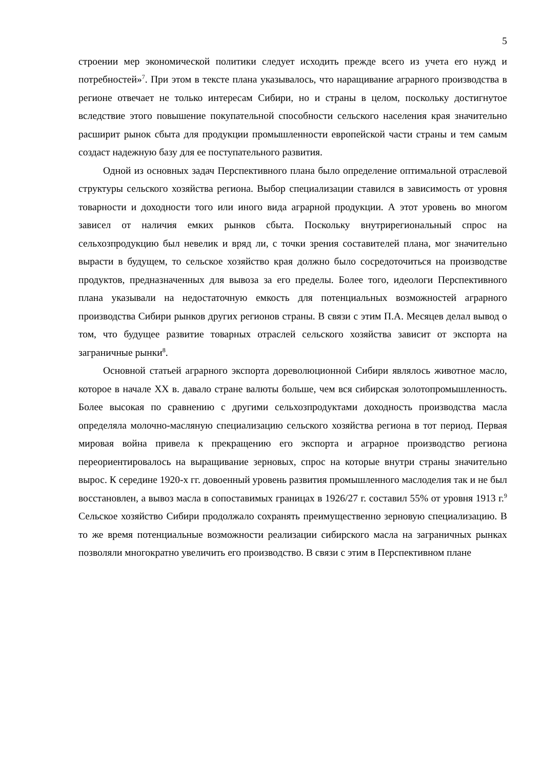5
строении мер экономической политики следует исходить прежде всего из учета его нужд и потребностей»<sup>7</sup>. При этом в тексте плана указывалось, что наращивание аграрного производства в регионе отвечает не только интересам Сибири, но и страны в целом, поскольку достигнутое вследствие этого повышение покупательной способности сельского населения края значительно расширит рынок сбыта для продукции промышленности европейской части страны и тем самым создаст надежную базу для ее поступательного развития.
Одной из основных задач Перспективного плана было определение оптимальной отраслевой структуры сельского хозяйства региона. Выбор специализации ставился в зависимость от уровня товарности и доходности того или иного вида аграрной продукции. А этот уровень во многом зависел от наличия емких рынков сбыта. Поскольку внутрирегиональный спрос на сельхозпродукцию был невелик и вряд ли, с точки зрения составителей плана, мог значительно вырасти в будущем, то сельское хозяйство края должно было сосредоточиться на производстве продуктов, предназначенных для вывоза за его пределы. Более того, идеологи Перспективного плана указывали на недостаточную емкость для потенциальных возможностей аграрного производства Сибири рынков других регионов страны. В связи с этим П.А. Месяцев делал вывод о том, что будущее развитие товарных отраслей сельского хозяйства зависит от экспорта на заграничные рынки<sup>8</sup>.
Основной статьей аграрного экспорта дореволюционной Сибири являлось животное масло, которое в начале XX в. давало стране валюты больше, чем вся сибирская золотопромышленность. Более высокая по сравнению с другими сельхозпродуктами доходность производства масла определяла молочно-масляную специализацию сельского хозяйства региона в тот период. Первая мировая война привела к прекращению его экспорта и аграрное производство региона переориентировалось на выращивание зерновых, спрос на которые внутри страны значительно вырос. К середине 1920-х гг. довоенный уровень развития промышленного маслоделия так и не был восстановлен, а вывоз масла в сопоставимых границах в 1926/27 г. составил 55% от уровня 1913 г.<sup>9</sup> Сельское хозяйство Сибири продолжало сохранять преимущественно зерновую специализацию. В то же время потенциальные возможности реализации сибирского масла на заграничных рынках позволяли многократно увеличить его производство. В связи с этим в Перспективном плане